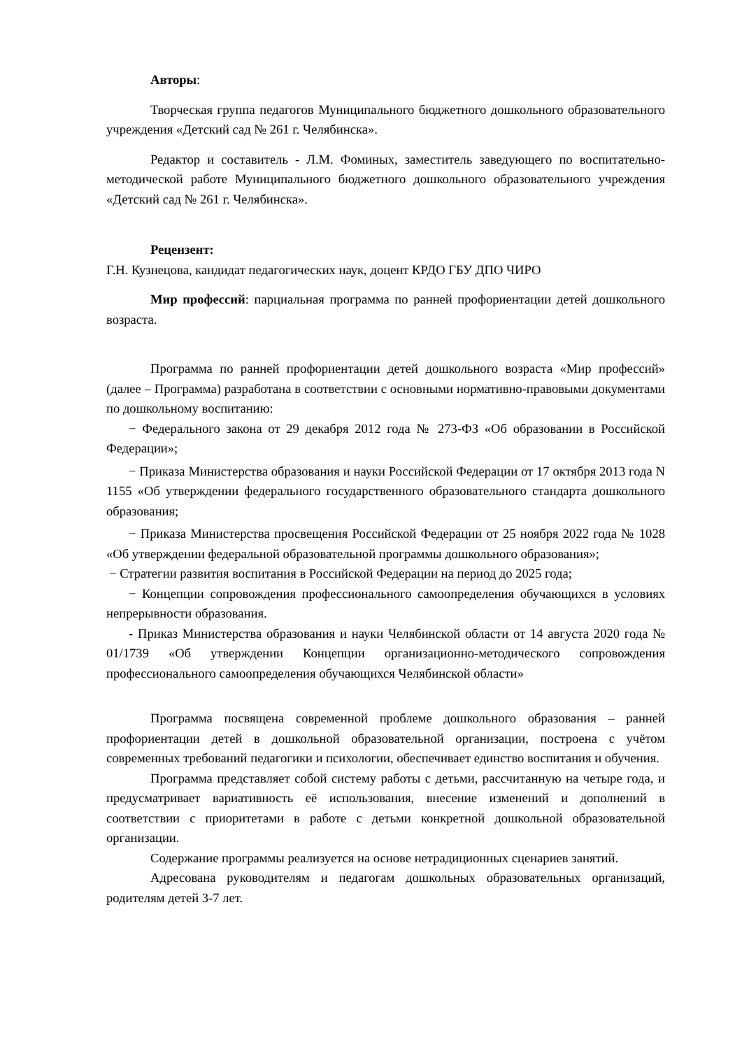Авторы:
Творческая группа педагогов Муниципального бюджетного дошкольного образовательного учреждения «Детский сад № 261 г. Челябинска».
Редактор и составитель - Л.М. Фоминых, заместитель заведующего по воспитательно-методической работе Муниципального бюджетного дошкольного образовательного учреждения «Детский сад № 261 г. Челябинска».
Рецензент:
Г.Н. Кузнецова, кандидат педагогических наук, доцент КРДО ГБУ ДПО ЧИРО
Мир профессий: парциальная программа по ранней профориентации детей дошкольного возраста.
Программа по ранней профориентации детей дошкольного возраста «Мир профессий» (далее – Программа) разработана в соответствии с основными нормативно-правовыми документами по дошкольному воспитанию:
− Федерального закона от 29 декабря 2012 года № 273-ФЗ «Об образовании в Российской Федерации»;
− Приказа Министерства образования и науки Российской Федерации от 17 октября 2013 года N 1155 «Об утверждении федерального государственного образовательного стандарта дошкольного образования;
− Приказа Министерства просвещения Российской Федерации от 25 ноября 2022 года № 1028 «Об утверждении федеральной образовательной программы дошкольного образования»;
− Стратегии развития воспитания в Российской Федерации на период до 2025 года;
− Концепции сопровождения профессионального самоопределения обучающихся в условиях непрерывности образования.
- Приказ Министерства образования и науки Челябинской области от 14 августа 2020 года № 01/1739 «Об утверждении Концепции организационно-методического сопровождения профессионального самоопределения обучающихся Челябинской области»
Программа посвящена современной проблеме дошкольного образования – ранней профориентации детей в дошкольной образовательной организации, построена с учётом современных требований педагогики и психологии, обеспечивает единство воспитания и обучения.
Программа представляет собой систему работы с детьми, рассчитанную на четыре года, и предусматривает вариативность её использования, внесение изменений и дополнений в соответствии с приоритетами в работе с детьми конкретной дошкольной образовательной организации.
Содержание программы реализуется на основе нетрадиционных сценариев занятий.
Адресована руководителям и педагогам дошкольных образовательных организаций, родителям детей 3-7 лет.